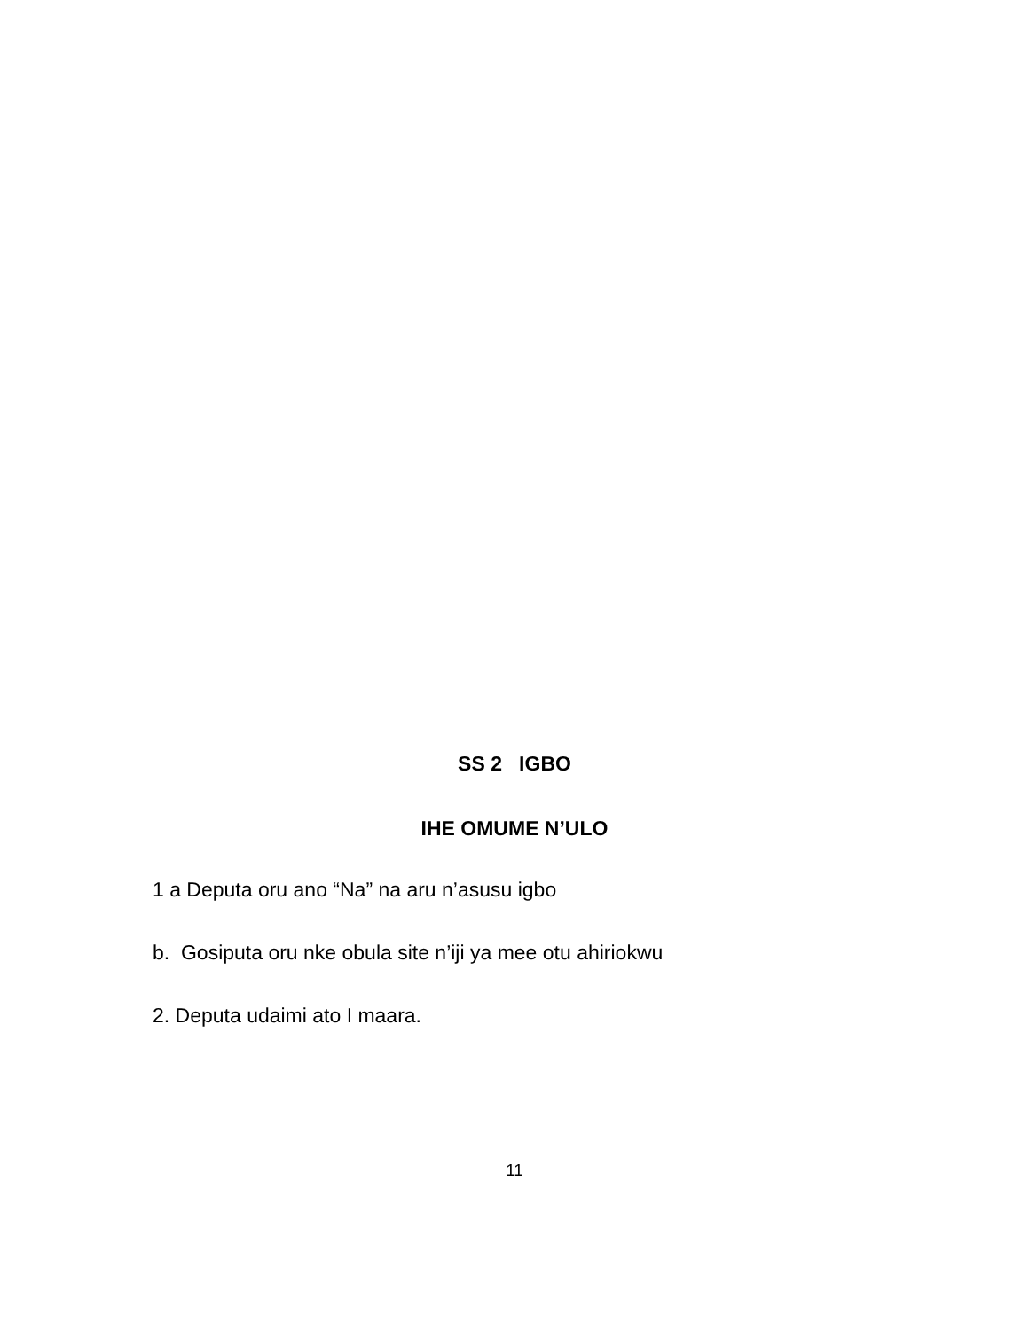SS 2 IGBO
IHE OMUME N’ULO
1 a Deputa oru ano “Na” na aru n’asusu igbo
b. Gosiputa oru nke obula site n’iji ya mee otu ahiriokwu
2. Deputa udaimi ato I maara.
11